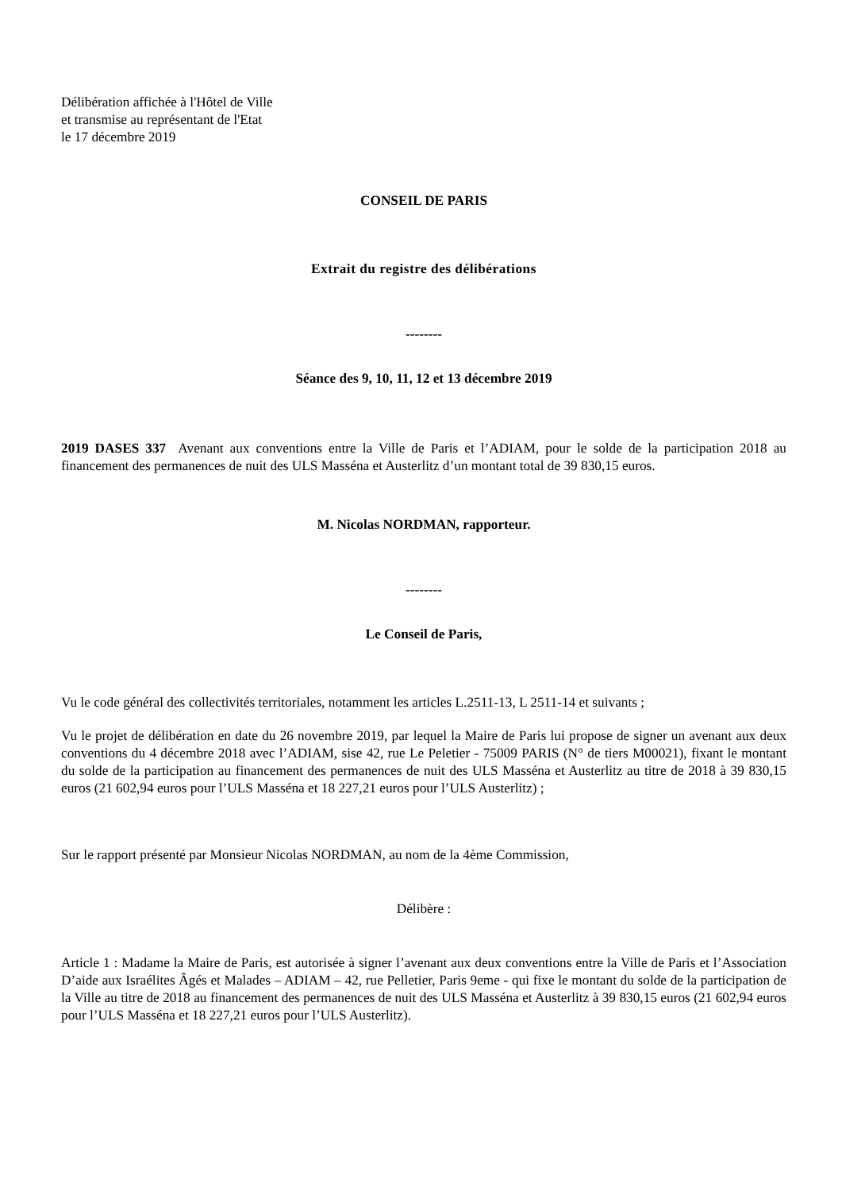Délibération affichée à l'Hôtel de Ville
et transmise au représentant de l'Etat
le 17 décembre 2019
CONSEIL DE PARIS
Extrait du registre des délibérations
--------
Séance des 9, 10, 11, 12 et 13 décembre 2019
2019 DASES 337 Avenant aux conventions entre la Ville de Paris et l’ADIAM, pour le solde de la participation 2018 au financement des permanences de nuit des ULS Masséna et Austerlitz d’un montant total de 39 830,15 euros.
M. Nicolas NORDMAN, rapporteur.
--------
Le Conseil de Paris,
Vu le code général des collectivités territoriales, notamment les articles L.2511-13, L 2511-14 et suivants ;
Vu le projet de délibération en date du 26 novembre 2019, par lequel la Maire de Paris lui propose de signer un avenant aux deux conventions du 4 décembre 2018 avec l’ADIAM, sise 42, rue Le Peletier - 75009 PARIS (N° de tiers M00021), fixant le montant du solde de la participation au financement des permanences de nuit des ULS Masséna et Austerlitz au titre de 2018 à 39 830,15 euros (21 602,94 euros pour l’ULS Masséna et 18 227,21 euros pour l’ULS Austerlitz) ;
Sur le rapport présenté par Monsieur Nicolas NORDMAN, au nom de la 4ème Commission,
Délibère :
Article 1 : Madame la Maire de Paris, est autorisée à signer l’avenant aux deux conventions entre la Ville de Paris et l’Association D’aide aux Israélites Âgés et Malades – ADIAM – 42, rue Pelletier, Paris 9eme - qui fixe le montant du solde de la participation de la Ville au titre de 2018 au financement des permanences de nuit des ULS Masséna et Austerlitz à 39 830,15 euros (21 602,94 euros pour l’ULS Masséna et 18 227,21 euros pour l’ULS Austerlitz).